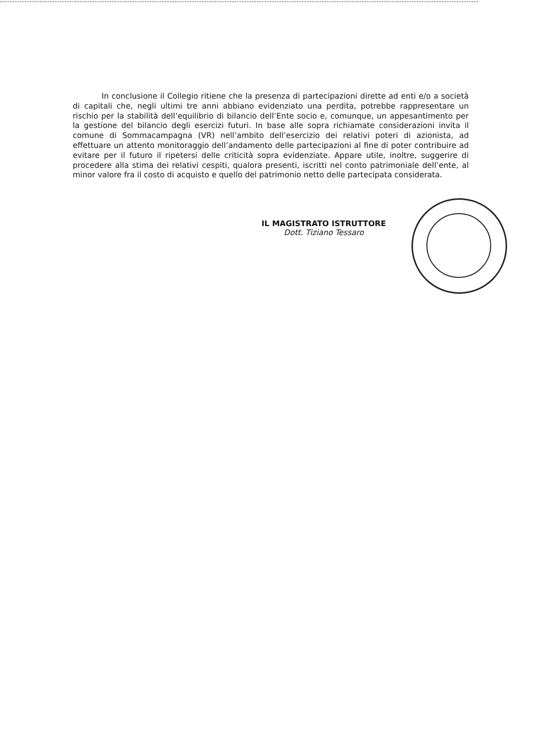In conclusione il Collegio ritiene che la presenza di partecipazioni dirette ad enti e/o a società di capitali che, negli ultimi tre anni abbiano evidenziato una perdita, potrebbe rappresentare un rischio per la stabilità dell’equilibrio di bilancio dell’Ente socio e, comunque, un appesantimento per la gestione del bilancio degli esercizi futuri. In base alle sopra richiamate considerazioni invita il comune di Sommacampagna (VR) nell’ambito dell’esercizio dei relativi poteri di azionista, ad effettuare un attento monitoraggio dell’andamento delle partecipazioni al fine di poter contribuire ad evitare per il futuro il ripetersi delle criticità sopra evidenziate. Appare utile, inoltre, suggerire di procedere alla stima dei relativi cespiti, qualora presenti, iscritti nel conto patrimoniale dell’ente, al minor valore fra il costo di acquisto e quello del patrimonio netto delle partecipata considerata.
IL MAGISTRATO ISTRUTTORE
Dott. Tiziano Tessaro